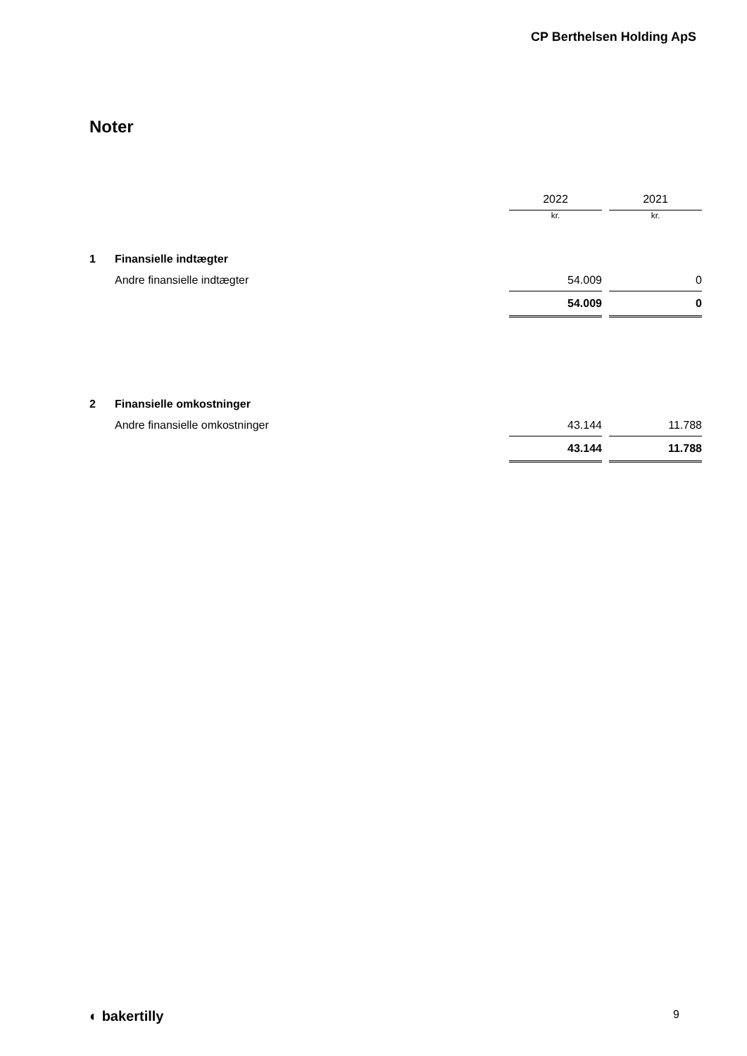CP Berthelsen Holding ApS
Noter
| | | 2022 | | 2021 |
| | | kr. | | kr. |
| 1 | Finansielle indtægter | | | |
| | Andre finansielle indtægter | 54.009 | | 0 |
| | | 54.009 | | 0 |
| 2 | Finansielle omkostninger | | | |
| | Andre finansielle omkostninger | 43.144 | | 11.788 |
| | | 43.144 | | 11.788 |
◐ bakertilly 9